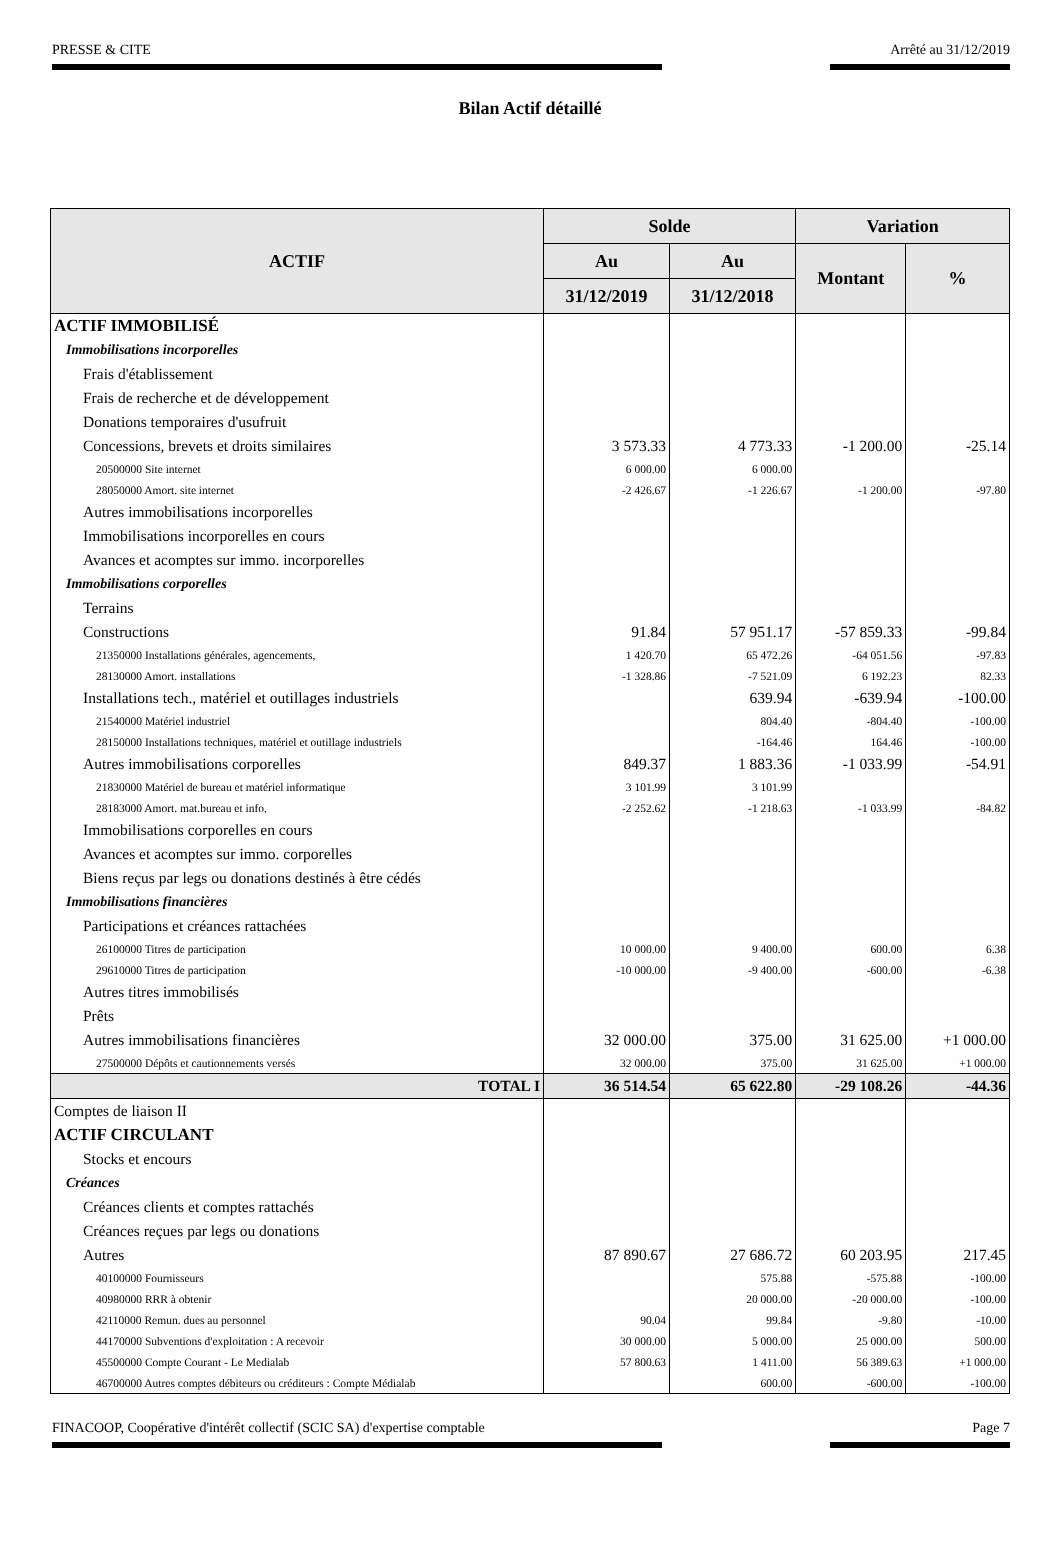PRESSE & CITE Arrêté au 31/12/2019
Bilan Actif détaillé
| ACTIF | Solde | | Variation | |
| --- | --- | --- | --- | --- |
| | Au | Au | Montant | % |
| | 31/12/2019 | 31/12/2018 | | |
| ACTIF IMMOBILISÉ | | | | |
| Immobilisations incorporelles | | | | |
| Frais d'établissement | | | | |
| Frais de recherche et de développement | | | | |
| Donations temporaires d'usufruit | | | | |
| Concessions, brevets et droits similaires | 3 573.33 | 4 773.33 | -1 200.00 | -25.14 |
| 20500000 Site internet | 6 000.00 | 6 000.00 | | |
| 28050000 Amort. site internet | -2 426.67 | -1 226.67 | -1 200.00 | -97.80 |
| Autres immobilisations incorporelles | | | | |
| Immobilisations incorporelles en cours | | | | |
| Avances et acomptes sur immo. incorporelles | | | | |
| Immobilisations corporelles | | | | |
| Terrains | | | | |
| Constructions | 91.84 | 57 951.17 | -57 859.33 | -99.84 |
| 21350000 Installations générales, agencements, | 1 420.70 | 65 472.26 | -64 051.56 | -97.83 |
| 28130000 Amort. installations | -1 328.86 | -7 521.09 | 6 192.23 | 82.33 |
| Installations tech., matériel et outillages industriels | | 639.94 | -639.94 | -100.00 |
| 21540000 Matériel industriel | | 804.40 | -804.40 | -100.00 |
| 28150000 Installations techniques, matériel et outillage industriels | | -164.46 | 164.46 | -100.00 |
| Autres immobilisations corporelles | 849.37 | 1 883.36 | -1 033.99 | -54.91 |
| 21830000 Matériel de bureau et matériel informatique | 3 101.99 | 3 101.99 | | |
| 28183000 Amort. mat.bureau et info. | -2 252.62 | -1 218.63 | -1 033.99 | -84.82 |
| Immobilisations corporelles en cours | | | | |
| Avances et acomptes sur immo. corporelles | | | | |
| Biens reçus par legs ou donations destinés à être cédés | | | | |
| Immobilisations financières | | | | |
| Participations et créances rattachées | | | | |
| 26100000 Titres de participation | 10 000.00 | 9 400.00 | 600.00 | 6.38 |
| 29610000 Titres de participation | -10 000.00 | -9 400.00 | -600.00 | -6.38 |
| Autres titres immobilisés | | | | |
| Prêts | | | | |
| Autres immobilisations financières | 32 000.00 | 375.00 | 31 625.00 | +1 000.00 |
| 27500000 Dépôts et cautionnements versés | 32 000.00 | 375.00 | 31 625.00 | +1 000.00 |
| TOTAL I | 36 514.54 | 65 622.80 | -29 108.26 | -44.36 |
| Comptes de liaison II | | | | |
| ACTIF CIRCULANT | | | | |
| Stocks et encours | | | | |
| Créances | | | | |
| Créances clients et comptes rattachés | | | | |
| Créances reçues par legs ou donations | | | | |
| Autres | 87 890.67 | 27 686.72 | 60 203.95 | 217.45 |
| 40100000 Fournisseurs | | 575.88 | -575.88 | -100.00 |
| 40980000 RRR à obtenir | | 20 000.00 | -20 000.00 | -100.00 |
| 42110000 Remun. dues au personnel | 90.04 | 99.84 | -9.80 | -10.00 |
| 44170000 Subventions d'exploitation : A recevoir | 30 000.00 | 5 000.00 | 25 000.00 | 500.00 |
| 45500000 Compte Courant - Le Medialab | 57 800.63 | 1 411.00 | 56 389.63 | +1 000.00 |
| 46700000 Autres comptes débiteurs ou créditeurs : Compte Médialab | | 600.00 | -600.00 | -100.00 |
FINACOOP, Coopérative d'intérêt collectif (SCIC SA) d'expertise comptable Page 7